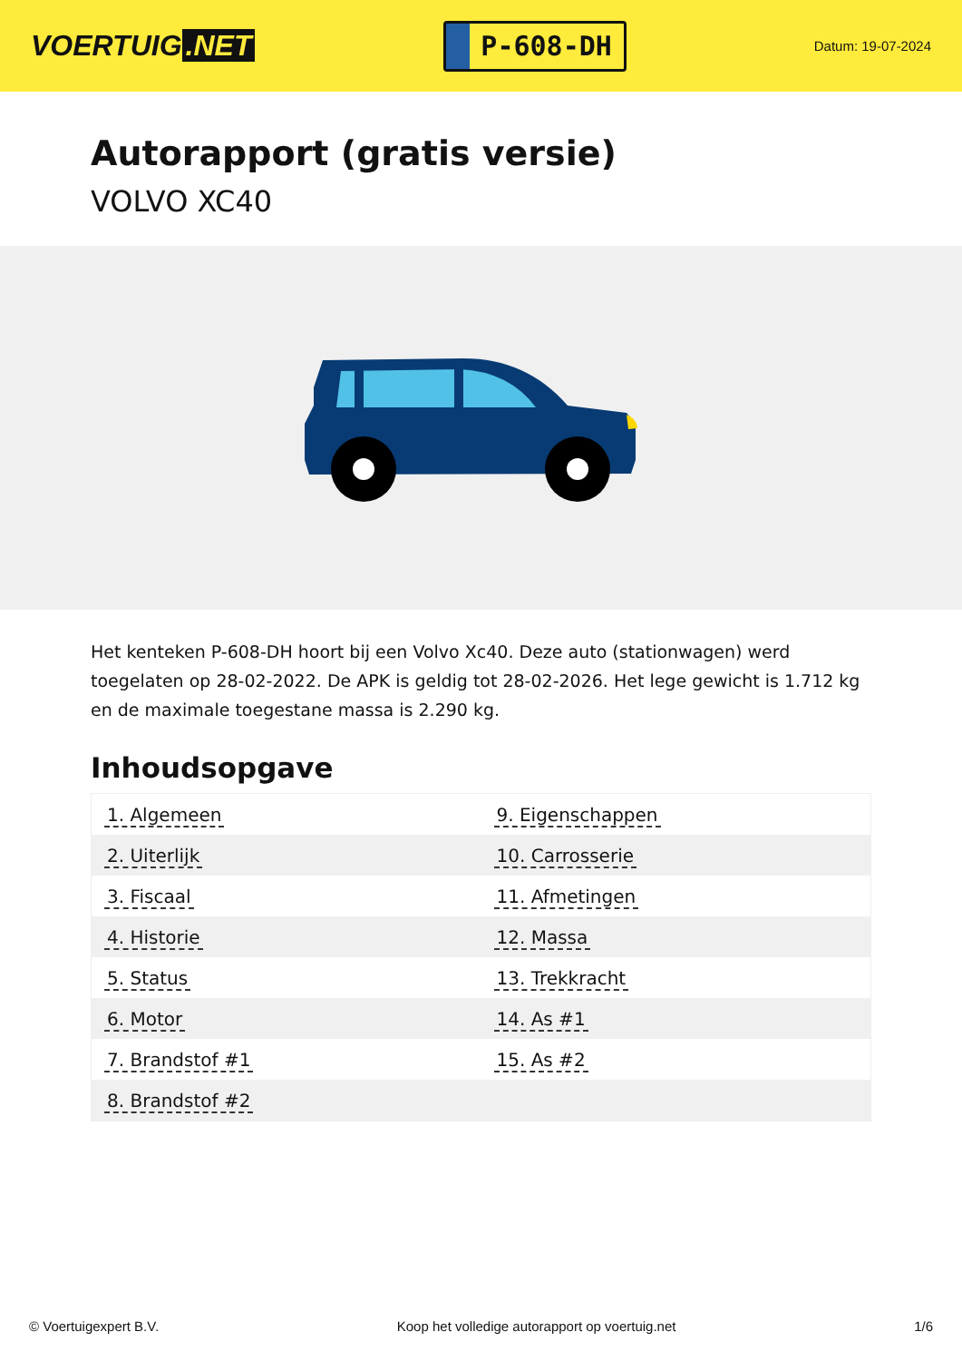VOERTUIG.NET
P-608-DH
Datum: 19-07-2024
Autorapport (gratis versie)
VOLVO XC40
Het kenteken P-608-DH hoort bij een Volvo Xc40. Deze auto (stationwagen) werd toegelaten op 28-02-2022. De APK is geldig tot 28-02-2026. Het lege gewicht is 1.712 kg en de maximale toegestane massa is 2.290 kg.
Inhoudsopgave
| 1. Algemeen | 9. Eigenschappen |
| 2. Uiterlijk | 10. Carrosserie |
| 3. Fiscaal | 11. Afmetingen |
| 4. Historie | 12. Massa |
| 5. Status | 13. Trekkracht |
| 6. Motor | 14. As #1 |
| 7. Brandstof #1 | 15. As #2 |
| 8. Brandstof #2 | |
© Voertuigexpert B.V. Koop het volledige autorapport op voertuig.net 1/6